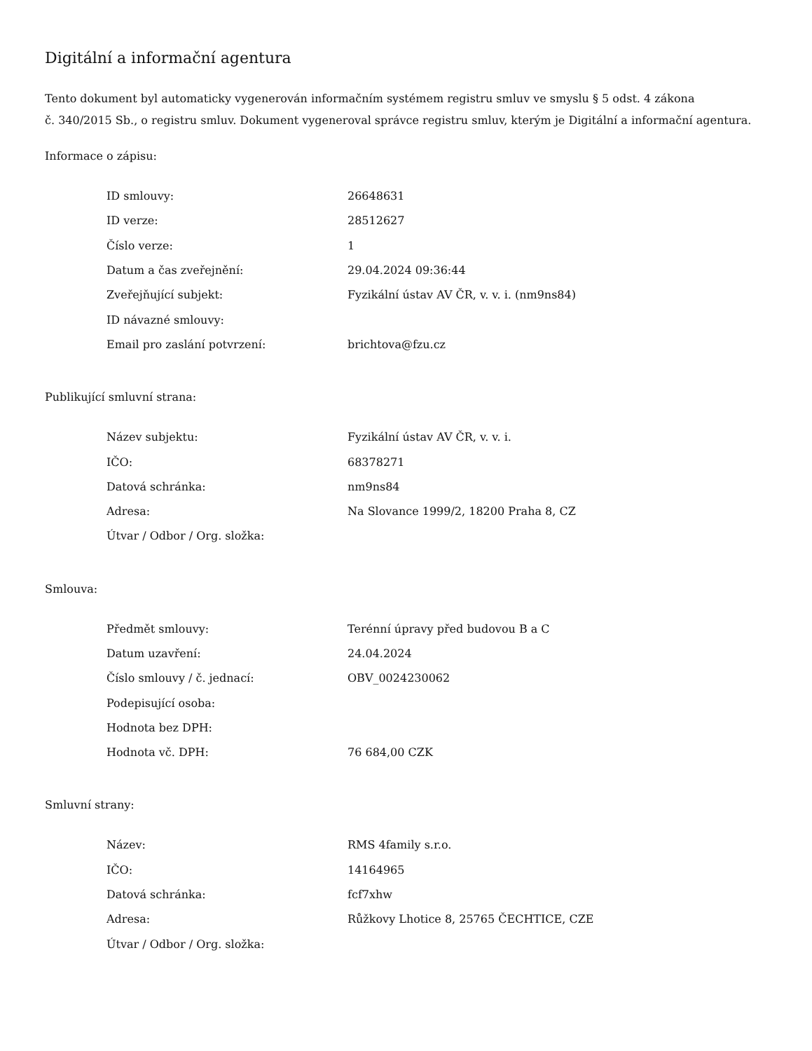Digitální a informační agentura
Tento dokument byl automaticky vygenerován informačním systémem registru smluv ve smyslu § 5 odst. 4 zákona
č. 340/2015 Sb., o registru smluv. Dokument vygeneroval správce registru smluv, kterým je Digitální a informační agentura.
Informace o zápisu:
| ID smlouvy: | 26648631 |
| ID verze: | 28512627 |
| Číslo verze: | 1 |
| Datum a čas zveřejnění: | 29.04.2024 09:36:44 |
| Zveřejňující subjekt: | Fyzikální ústav AV ČR, v. v. i. (nm9ns84) |
| ID návazné smlouvy: | |
| Email pro zaslání potvrzení: | brichtova@fzu.cz |
Publikující smluvní strana:
| Název subjektu: | Fyzikální ústav AV ČR, v. v. i. |
| IČO: | 68378271 |
| Datová schránka: | nm9ns84 |
| Adresa: | Na Slovance 1999/2, 18200 Praha 8, CZ |
| Útvar / Odbor / Org. složka: | |
Smlouva:
| Předmět smlouvy: | Terénní úpravy před budovou B a C |
| Datum uzavření: | 24.04.2024 |
| Číslo smlouvy / č. jednací: | OBV_0024230062 |
| Podepisující osoba: | |
| Hodnota bez DPH: | |
| Hodnota vč. DPH: | 76 684,00 CZK |
Smluvní strany:
| Název: | RMS 4family s.r.o. |
| IČO: | 14164965 |
| Datová schránka: | fcf7xhw |
| Adresa: | Růžkovy Lhotice 8, 25765 ČECHTICE, CZE |
| Útvar / Odbor / Org. složka: | |